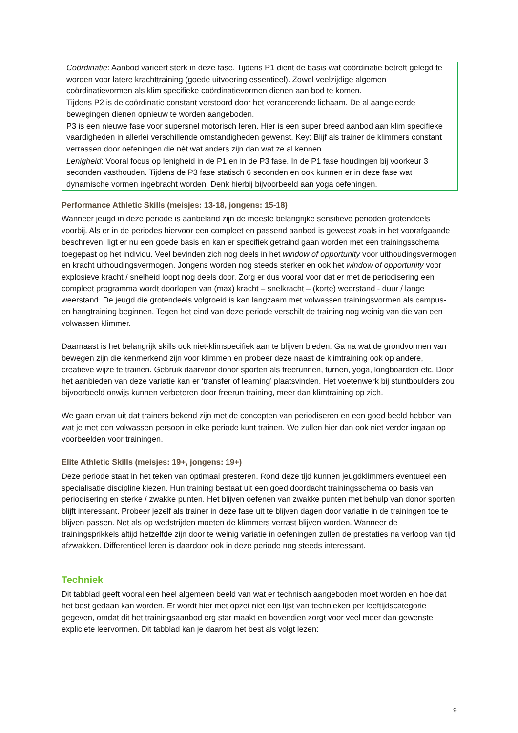| Coördinatie : Aanbod varieert sterk in deze fase. Tijdens P1 dient de basis wat coördinatie betreft gelegd te worden voor latere krachttraining (goede uitvoering essentieel). Zowel veelzijdige algemen coördinatievormen als klim specifieke coördinatievormen dienen aan bod te komen. Tijdens P2 is de coördinatie constant verstoord door het veranderende lichaam. De al aangeleerde bewegingen dienen opnieuw te worden aangeboden. P3 is een nieuwe fase voor supersnel motorisch leren. Hier is een super breed aanbod aan klim specifieke vaardigheden in allerlei verschillende omstandigheden gewenst. Key: Blijf als trainer de klimmers constant verrassen door oefeningen die nét wat anders zijn dan wat ze al kennen. |
| Lenigheid : Vooral focus op lenigheid in de P1 en in de P3 fase. In de P1 fase houdingen bij voorkeur 3 seconden vasthouden. Tijdens de P3 fase statisch 6 seconden en ook kunnen er in deze fase wat dynamische vormen ingebracht worden. Denk hierbij bijvoorbeeld aan yoga oefeningen. |
Performance Athletic Skills (meisjes: 13-18, jongens: 15-18)
Wanneer jeugd in deze periode is aanbeland zijn de meeste belangrijke sensitieve perioden grotendeels voorbij. Als er in de periodes hiervoor een compleet en passend aanbod is geweest zoals in het voorafgaande beschreven, ligt er nu een goede basis en kan er specifiek getraind gaan worden met een trainingsschema toegepast op het individu. Veel bevinden zich nog deels in het window of opportunity voor uithoudingsvermogen en kracht uithoudingsvermogen. Jongens worden nog steeds sterker en ook het window of opportunity voor explosieve kracht / snelheid loopt nog deels door. Zorg er dus vooral voor dat er met de periodisering een compleet programma wordt doorlopen van (max) kracht – snelkracht – (korte) weerstand - duur / lange weerstand. De jeugd die grotendeels volgroeid is kan langzaam met volwassen trainingsvormen als campus- en hangtraining beginnen. Tegen het eind van deze periode verschilt de training nog weinig van die van een volwassen klimmer.
Daarnaast is het belangrijk skills ook niet-klimspecifiek aan te blijven bieden. Ga na wat de grondvormen van bewegen zijn die kenmerkend zijn voor klimmen en probeer deze naast de klimtraining ook op andere, creatieve wijze te trainen. Gebruik daarvoor donor sporten als freerunnen, turnen, yoga, longboarden etc. Door het aanbieden van deze variatie kan er ‘transfer of learning’ plaatsvinden. Het voetenwerk bij stuntboulders zou bijvoorbeeld onwijs kunnen verbeteren door freerun training, meer dan klimtraining op zich.
We gaan ervan uit dat trainers bekend zijn met de concepten van periodiseren en een goed beeld hebben van wat je met een volwassen persoon in elke periode kunt trainen. We zullen hier dan ook niet verder ingaan op voorbeelden voor trainingen.
Elite Athletic Skills (meisjes: 19+, jongens: 19+)
Deze periode staat in het teken van optimaal presteren. Rond deze tijd kunnen jeugdklimmers eventueel een specialisatie discipline kiezen. Hun training bestaat uit een goed doordacht trainingsschema op basis van periodisering en sterke / zwakke punten. Het blijven oefenen van zwakke punten met behulp van donor sporten blijft interessant. Probeer jezelf als trainer in deze fase uit te blijven dagen door variatie in de trainingen toe te blijven passen. Net als op wedstrijden moeten de klimmers verrast blijven worden. Wanneer de trainingsprikkels altijd hetzelfde zijn door te weinig variatie in oefeningen zullen de prestaties na verloop van tijd afzwakken. Differentieel leren is daardoor ook in deze periode nog steeds interessant.
Techniek
Dit tabblad geeft vooral een heel algemeen beeld van wat er technisch aangeboden moet worden en hoe dat het best gedaan kan worden. Er wordt hier met opzet niet een lijst van technieken per leeftijdscategorie gegeven, omdat dit het trainingsaanbod erg star maakt en bovendien zorgt voor veel meer dan gewenste expliciete leervormen. Dit tabblad kan je daarom het best als volgt lezen:
9